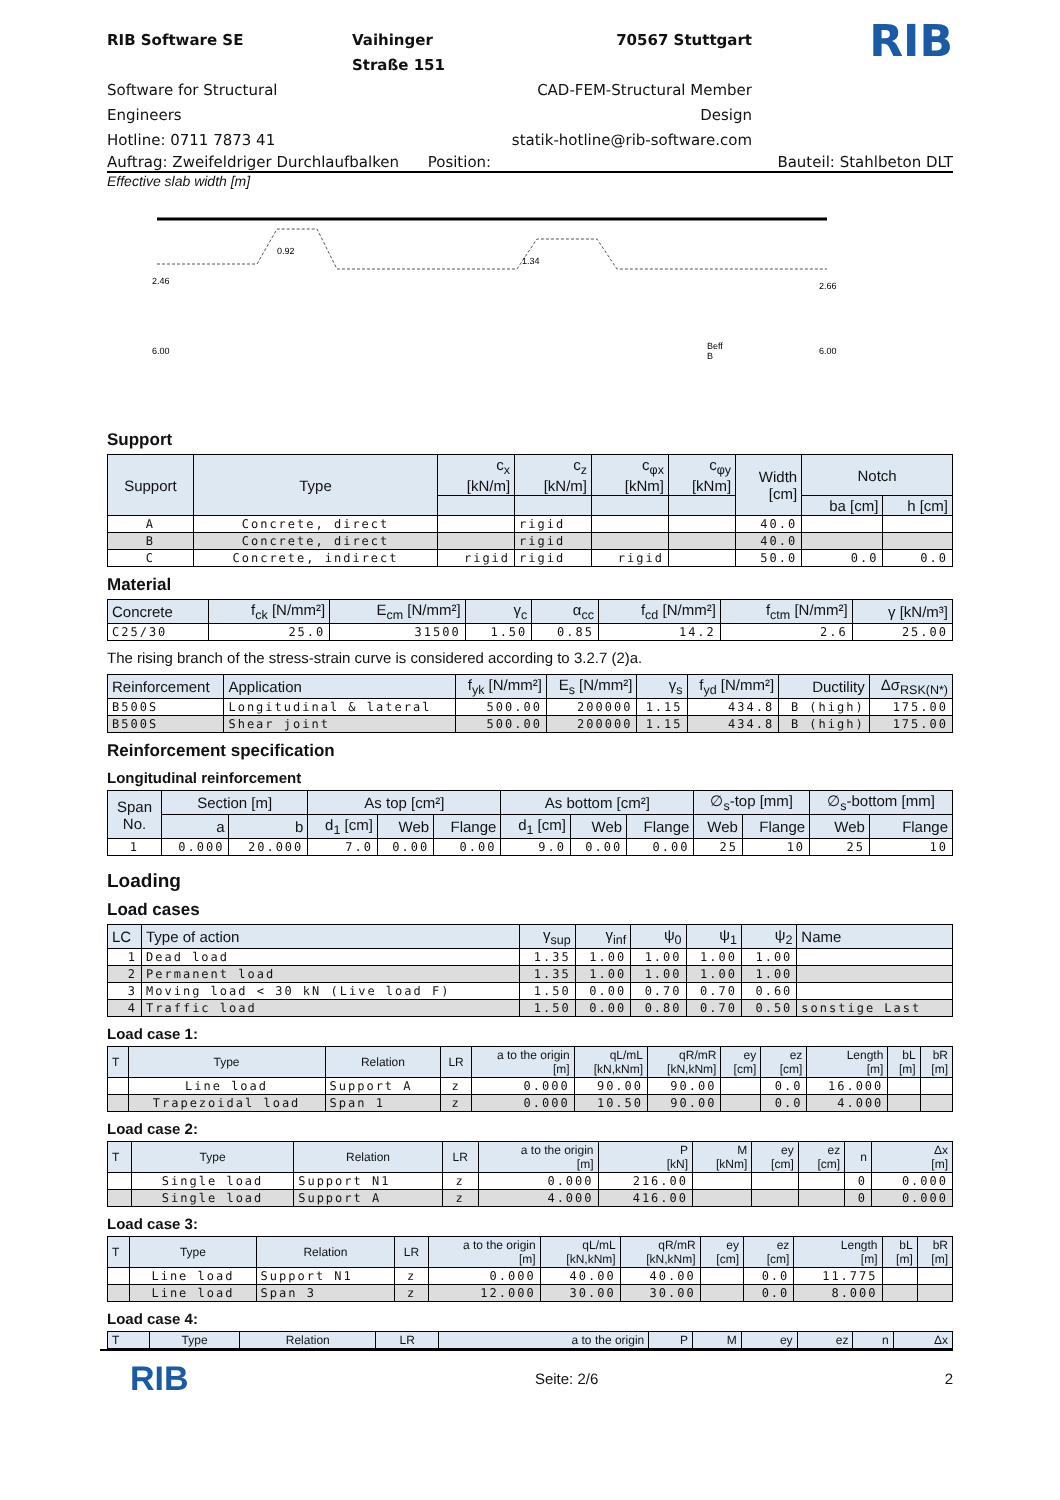RIB Software SE
Vaihinger Straße 151
70567 Stuttgart
RIB
Software for Structural Engineers
CAD-FEM-Structural Member Design
Hotline: 0711 7873 41
statik-hotline@rib-software.com
Auftrag: Zweifeldriger Durchlaufbalken Position: Bauteil: Stahlbeton DLT
Effective slab width [m]
2.46
0.92
1.34
2.66
6.00
Beff
B
6.00
Support
| Support | Type | c<sub>x</sub> [kN/m] | c<sub>z</sub> [kN/m] | c<sub>φx</sub> [kNm] | c<sub>φy</sub> [kNm] | Width [cm] | Notch | |
| --- | --- | --- | --- | --- | --- | --- | --- | --- |
| | | | | | | | ba [cm] | h [cm] |
| A | Concrete, direct | | rigid | | | 40.0 | | |
| B | Concrete, direct | | rigid | | | 40.0 | | |
| C | Concrete, indirect | rigid | rigid | rigid | | 50.0 | 0.0 | 0.0 |
Material
| Concrete | f<sub>ck</sub> [N/mm²] | E<sub>cm</sub> [N/mm²] | γ<sub>c</sub> | α<sub>cc</sub> | f<sub>cd</sub> [N/mm²] | f<sub>ctm</sub> [N/mm²] | γ [kN/m³] |
| --- | --- | --- | --- | --- | --- | --- | --- |
| C25/30 | 25.0 | 31500 | 1.50 | 0.85 | 14.2 | 2.6 | 25.00 |
The rising branch of the stress-strain curve is considered according to 3.2.7 (2)a.
| Reinforcement | Application | f<sub>yk</sub> [N/mm²] | E<sub>s</sub> [N/mm²] | γ<sub>s</sub> | f<sub>yd</sub> [N/mm²] | Ductility | Δσ<sub>RSK(N*)</sub> |
| --- | --- | --- | --- | --- | --- | --- | --- |
| B500S | Longitudinal & lateral | 500.00 | 200000 | 1.15 | 434.8 | B (high) | 175.00 |
| B500S | Shear joint | 500.00 | 200000 | 1.15 | 434.8 | B (high) | 175.00 |
Reinforcement specification
Longitudinal reinforcement
| Span No. | Section [m] | | As top [cm²] | | | As bottom [cm²] | | | ∅<sub>s</sub>-top [mm] | | ∅<sub>s</sub>-bottom [mm] | |
| --- | --- | --- | --- | --- | --- | --- | --- | --- | --- | --- | --- | --- |
| | a | b | d<sub>1</sub> [cm] | Web | Flange | d<sub>1</sub> [cm] | Web | Flange | Web | Flange | Web | Flange |
| 1 | 0.000 | 20.000 | 7.0 | 0.00 | 0.00 | 9.0 | 0.00 | 0.00 | 25 | 10 | 25 | 10 |
Loading
Load cases
| LC | Type of action | γ<sub>sup</sub> | γ<sub>inf</sub> | ψ<sub>0</sub> | ψ<sub>1</sub> | ψ<sub>2</sub> | Name |
| --- | --- | --- | --- | --- | --- | --- | --- |
| 1 | Dead load | 1.35 | 1.00 | 1.00 | 1.00 | 1.00 | |
| 2 | Permanent load | 1.35 | 1.00 | 1.00 | 1.00 | 1.00 | |
| 3 | Moving load < 30 kN (Live load F) | 1.50 | 0.00 | 0.70 | 0.70 | 0.60 | |
| 4 | Traffic load | 1.50 | 0.00 | 0.80 | 0.70 | 0.50 | sonstige Last |
Load case 1:
| T | Type | Relation | LR | a to the origin [m] | qL/mL [kN,kNm] | qR/mR [kN,kNm] | ey [cm] | ez [cm] | Length [m] | bL [m] | bR [m] |
| --- | --- | --- | --- | --- | --- | --- | --- | --- | --- | --- | --- |
| | Line load | Support A | z | 0.000 | 90.00 | 90.00 | | 0.0 | 16.000 | | |
| | Trapezoidal load | Span 1 | z | 0.000 | 10.50 | 90.00 | | 0.0 | 4.000 | | |
Load case 2:
| T | Type | Relation | LR | a to the origin [m] | P [kN] | M [kNm] | ey [cm] | ez [cm] | n | Δx [m] |
| --- | --- | --- | --- | --- | --- | --- | --- | --- | --- | --- |
| | Single load | Support N1 | z | 0.000 | 216.00 | | | | 0 | 0.000 |
| | Single load | Support A | z | 4.000 | 416.00 | | | | 0 | 0.000 |
Load case 3:
| T | Type | Relation | LR | a to the origin [m] | qL/mL [kN,kNm] | qR/mR [kN,kNm] | ey [cm] | ez [cm] | Length [m] | bL [m] | bR [m] |
| --- | --- | --- | --- | --- | --- | --- | --- | --- | --- | --- | --- |
| | Line load | Support N1 | z | 0.000 | 40.00 | 40.00 | | 0.0 | 11.775 | | |
| | Line load | Span 3 | z | 12.000 | 30.00 | 30.00 | | 0.0 | 8.000 | | |
Load case 4:
| T | Type | Relation | LR | a to the origin | P | M | ey | ez | n | Δx |
| --- | --- | --- | --- | --- | --- | --- | --- | --- | --- | --- |
RIB Seite: 2/6 2